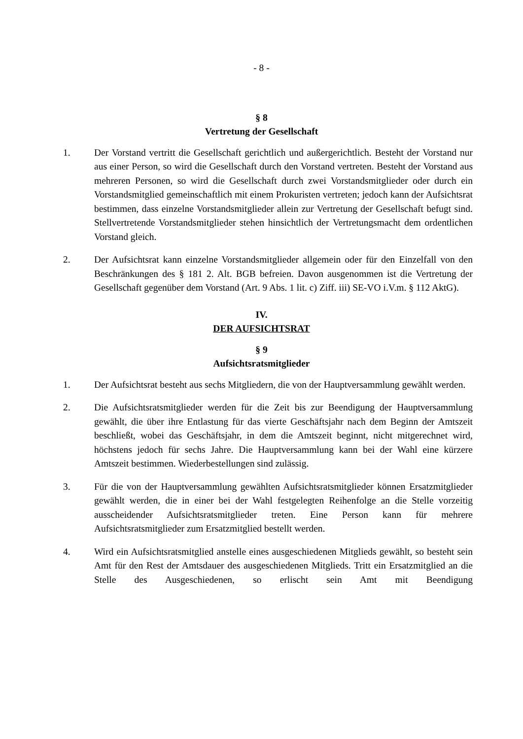- 8 -
§ 8
Vertretung der Gesellschaft
1. Der Vorstand vertritt die Gesellschaft gerichtlich und außergerichtlich. Besteht der Vorstand nur aus einer Person, so wird die Gesellschaft durch den Vorstand vertreten. Besteht der Vorstand aus mehreren Personen, so wird die Gesellschaft durch zwei Vorstandsmitglieder oder durch ein Vorstandsmitglied gemeinschaftlich mit einem Prokuristen vertreten; jedoch kann der Aufsichtsrat bestimmen, dass einzelne Vorstandsmitglieder allein zur Vertretung der Gesellschaft befugt sind. Stellvertretende Vorstandsmitglieder stehen hinsichtlich der Vertretungsmacht dem ordentlichen Vorstand gleich.
2. Der Aufsichtsrat kann einzelne Vorstandsmitglieder allgemein oder für den Einzelfall von den Beschränkungen des § 181 2. Alt. BGB befreien. Davon ausgenommen ist die Vertretung der Gesellschaft gegenüber dem Vorstand (Art. 9 Abs. 1 lit. c) Ziff. iii) SE-VO i.V.m. § 112 AktG).
IV.
DER AUFSICHTSRAT
§ 9
Aufsichtsratsmitglieder
1. Der Aufsichtsrat besteht aus sechs Mitgliedern, die von der Hauptversammlung gewählt werden.
2. Die Aufsichtsratsmitglieder werden für die Zeit bis zur Beendigung der Hauptversammlung gewählt, die über ihre Entlastung für das vierte Geschäftsjahr nach dem Beginn der Amtszeit beschließt, wobei das Geschäftsjahr, in dem die Amtszeit beginnt, nicht mitgerechnet wird, höchstens jedoch für sechs Jahre. Die Hauptversammlung kann bei der Wahl eine kürzere Amtszeit bestimmen. Wiederbestellungen sind zulässig.
3. Für die von der Hauptversammlung gewählten Aufsichtsratsmitglieder können Ersatzmitglieder gewählt werden, die in einer bei der Wahl festgelegten Reihenfolge an die Stelle vorzeitig ausscheidender Aufsichtsratsmitglieder treten. Eine Person kann für mehrere Aufsichtsratsmitglieder zum Ersatzmitglied bestellt werden.
4. Wird ein Aufsichtsratsmitglied anstelle eines ausgeschiedenen Mitglieds gewählt, so besteht sein Amt für den Rest der Amtsdauer des ausgeschiedenen Mitglieds. Tritt ein Ersatzmitglied an die Stelle des Ausgeschiedenen, so erlischt sein Amt mit Beendigung